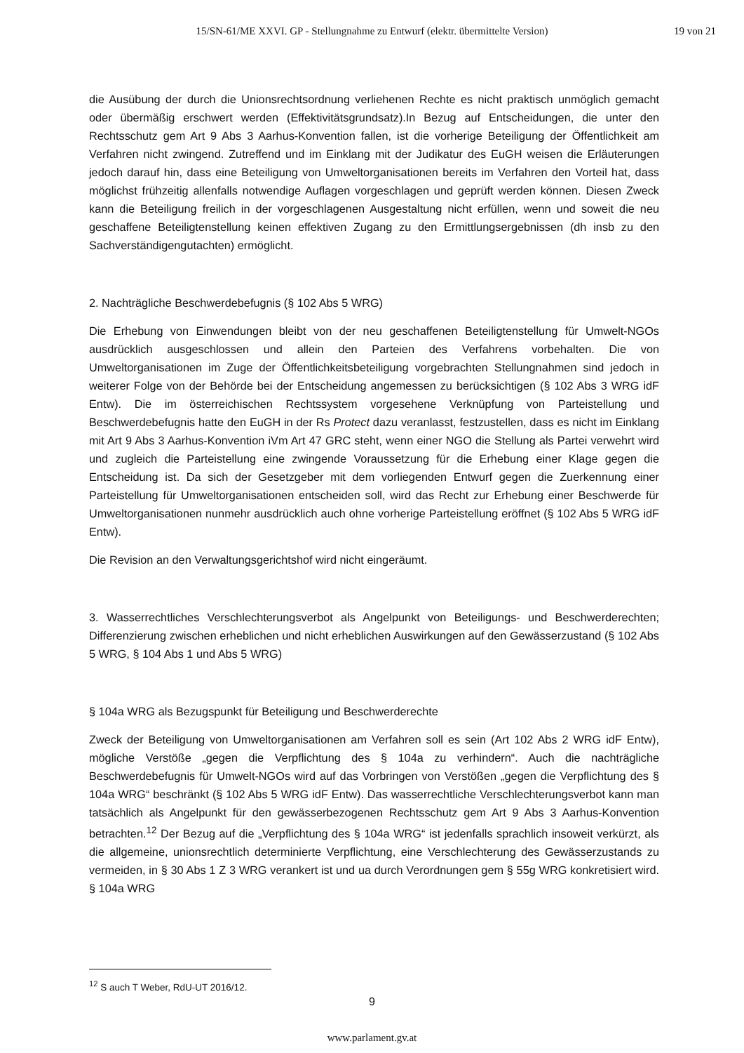15/SN-61/ME XXVI. GP - Stellungnahme zu Entwurf (elektr. übermittelte Version)
19 von 21
die Ausübung der durch die Unionsrechtsordnung verliehenen Rechte es nicht praktisch unmöglich gemacht oder übermäßig erschwert werden (Effektivitätsgrundsatz).In Bezug auf Entscheidungen, die unter den Rechtsschutz gem Art 9 Abs 3 Aarhus-Konvention fallen, ist die vorherige Beteiligung der Öffentlichkeit am Verfahren nicht zwingend. Zutreffend und im Einklang mit der Judikatur des EuGH weisen die Erläuterungen jedoch darauf hin, dass eine Beteiligung von Umweltorganisationen bereits im Verfahren den Vorteil hat, dass möglichst frühzeitig allenfalls notwendige Auflagen vorgeschlagen und geprüft werden können. Diesen Zweck kann die Beteiligung freilich in der vorgeschlagenen Ausgestaltung nicht erfüllen, wenn und soweit die neu geschaffene Beteiligtenstellung keinen effektiven Zugang zu den Ermittlungsergebnissen (dh insb zu den Sachverständigengutachten) ermöglicht.
2. Nachträgliche Beschwerdebefugnis (§ 102 Abs 5 WRG)
Die Erhebung von Einwendungen bleibt von der neu geschaffenen Beteiligtenstellung für Umwelt-NGOs ausdrücklich ausgeschlossen und allein den Parteien des Verfahrens vorbehalten. Die von Umweltorganisationen im Zuge der Öffentlichkeitsbeteiligung vorgebrachten Stellungnahmen sind jedoch in weiterer Folge von der Behörde bei der Entscheidung angemessen zu berücksichtigen (§ 102 Abs 3 WRG idF Entw). Die im österreichischen Rechtssystem vorgesehene Verknüpfung von Parteistellung und Beschwerdebefugnis hatte den EuGH in der Rs Protect dazu veranlasst, festzustellen, dass es nicht im Einklang mit Art 9 Abs 3 Aarhus-Konvention iVm Art 47 GRC steht, wenn einer NGO die Stellung als Partei verwehrt wird und zugleich die Parteistellung eine zwingende Voraussetzung für die Erhebung einer Klage gegen die Entscheidung ist. Da sich der Gesetzgeber mit dem vorliegenden Entwurf gegen die Zuerkennung einer Parteistellung für Umweltorganisationen entscheiden soll, wird das Recht zur Erhebung einer Beschwerde für Umweltorganisationen nunmehr ausdrücklich auch ohne vorherige Parteistellung eröffnet (§ 102 Abs 5 WRG idF Entw).
Die Revision an den Verwaltungsgerichtshof wird nicht eingeräumt.
3. Wasserrechtliches Verschlechterungsverbot als Angelpunkt von Beteiligungs- und Beschwerderechten; Differenzierung zwischen erheblichen und nicht erheblichen Auswirkungen auf den Gewässerzustand (§ 102 Abs 5 WRG, § 104 Abs 1 und Abs 5 WRG)
§ 104a WRG als Bezugspunkt für Beteiligung und Beschwerderechte
Zweck der Beteiligung von Umweltorganisationen am Verfahren soll es sein (Art 102 Abs 2 WRG idF Entw), mögliche Verstöße „gegen die Verpflichtung des § 104a zu verhindern“. Auch die nachträgliche Beschwerdebefugnis für Umwelt-NGOs wird auf das Vorbringen von Verstößen „gegen die Verpflichtung des § 104a WRG“ beschränkt (§ 102 Abs 5 WRG idF Entw). Das wasserrechtliche Verschlechterungsverbot kann man tatsächlich als Angelpunkt für den gewässerbezogenen Rechtsschutz gem Art 9 Abs 3 Aarhus-Konvention betrachten.<sup>12</sup> Der Bezug auf die „Verpflichtung des § 104a WRG“ ist jedenfalls sprachlich insoweit verkürzt, als die allgemeine, unionsrechtlich determinierte Verpflichtung, eine Verschlechterung des Gewässerzustands zu vermeiden, in § 30 Abs 1 Z 3 WRG verankert ist und ua durch Verordnungen gem § 55g WRG konkretisiert wird. § 104a WRG
<sup>12</sup> S auch T Weber, RdU-UT 2016/12.
9
www.parlament.gv.at